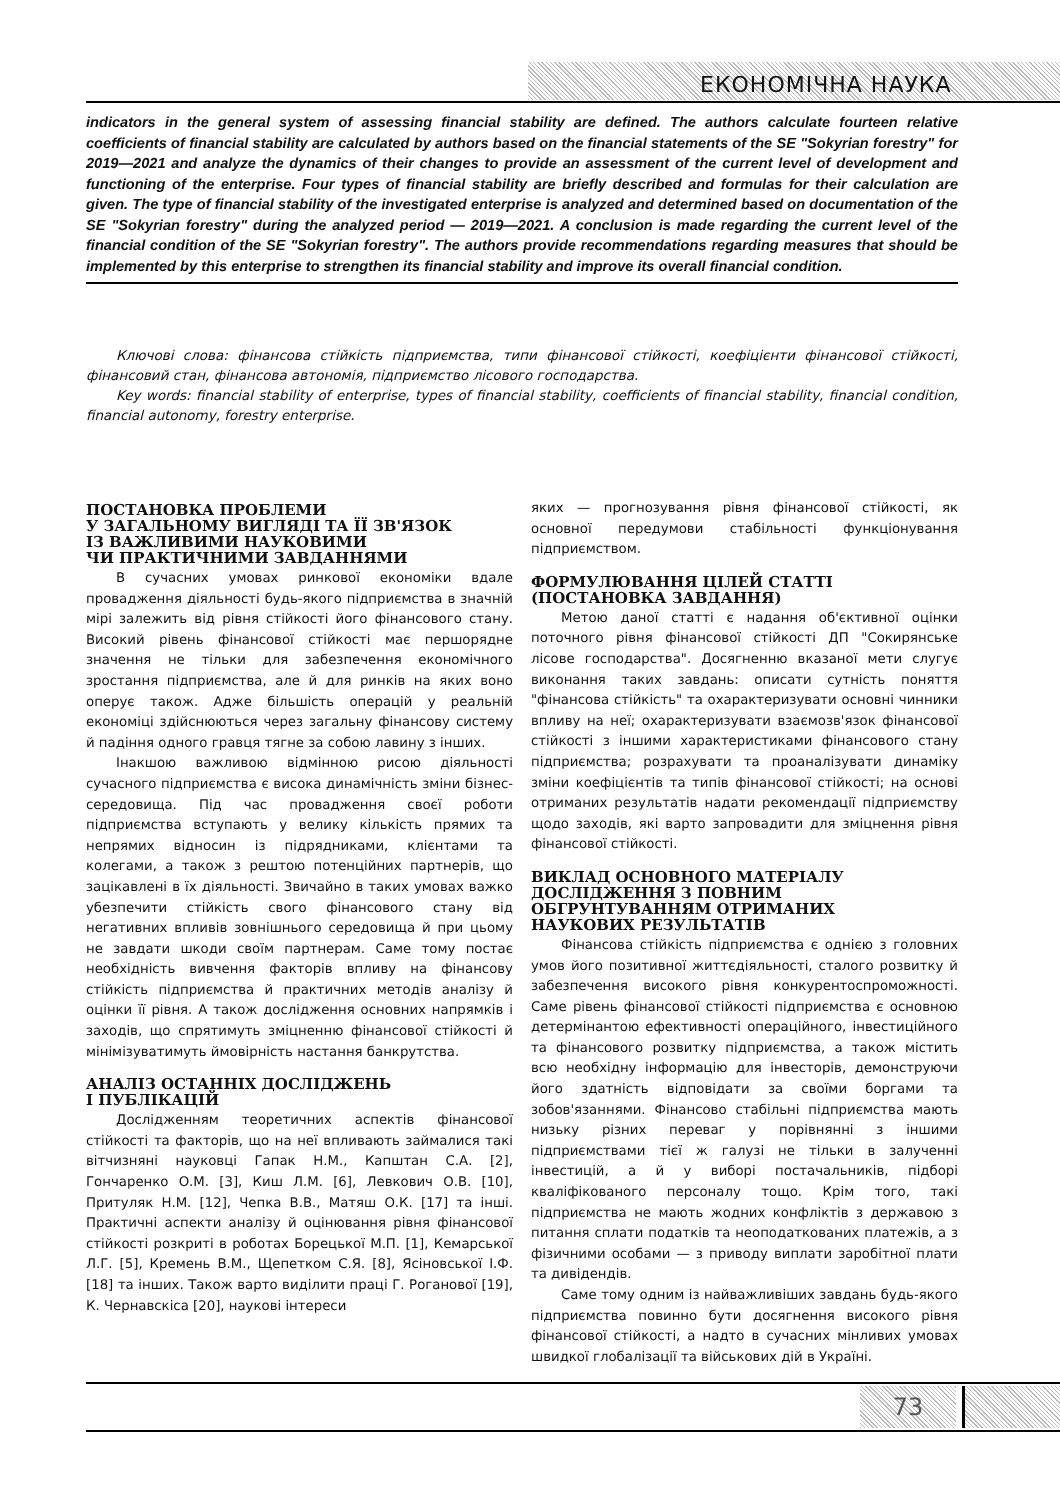ЕКОНОМІЧНА НАУКА
indicators in the general system of assessing financial stability are defined. The authors calculate fourteen relative coefficients of financial stability are calculated by authors based on the financial statements of the SE "Sokyrian forestry" for 2019—2021 and analyze the dynamics of their changes to provide an assessment of the current level of development and functioning of the enterprise. Four types of financial stability are briefly described and formulas for their calculation are given. The type of financial stability of the investigated enterprise is analyzed and determined based on documentation of the SE "Sokyrian forestry" during the analyzed period — 2019—2021. A conclusion is made regarding the current level of the financial condition of the SE "Sokyrian forestry". The authors provide recommendations regarding measures that should be implemented by this enterprise to strengthen its financial stability and improve its overall financial condition.
Ключові слова: фінансова стійкість підприємства, типи фінансової стійкості, коефіцієнти фінансової стійкості, фінансовий стан, фінансова автономія, підприємство лісового господарства.
Key words: financial stability of enterprise, types of financial stability, coefficients of financial stability, financial condition, financial autonomy, forestry enterprise.
ПОСТАНОВКА ПРОБЛЕМИ
У ЗАГАЛЬНОМУ ВИГЛЯДІ ТА ЇЇ ЗВ'ЯЗОК
ІЗ ВАЖЛИВИМИ НАУКОВИМИ
ЧИ ПРАКТИЧНИМИ ЗАВДАННЯМИ
В сучасних умовах ринкової економіки вдале провадження діяльності будь-якого підприємства в значній мірі залежить від рівня стійкості його фінансового стану. Високий рівень фінансової стійкості має першорядне значення не тільки для забезпечення економічного зростання підприємства, але й для ринків на яких воно оперує також. Адже більшість операцій у реальній економіці здійснюються через загальну фінансову систему й падіння одного гравця тягне за собою лавину з інших.
Інакшою важливою відмінною рисою діяльності сучасного підприємства є висока динамічність зміни бізнес-середовища. Під час провадження своєї роботи підприємства вступають у велику кількість прямих та непрямих відносин із підрядниками, клієнтами та колегами, а також з рештою потенційних партнерів, що зацікавлені в їх діяльності. Звичайно в таких умовах важко убезпечити стійкість свого фінансового стану від негативних впливів зовнішнього середовища й при цьому не завдати шкоди своїм партнерам. Саме тому постає необхідність вивчення факторів впливу на фінансову стійкість підприємства й практичних методів аналізу й оцінки її рівня. А також дослідження основних напрямків і заходів, що спрятимуть зміцненню фінансової стійкості й мінімізуватимуть ймовірність настання банкрутства.
АНАЛІЗ ОСТАННІХ ДОСЛІДЖЕНЬ
І ПУБЛІКАЦІЙ
Дослідженням теоретичних аспектів фінансової стійкості та факторів, що на неї впливають займалися такі вітчизняні науковці Гапак Н.М., Капштан С.А. [2], Гончаренко О.М. [3], Киш Л.М. [6], Левкович О.В. [10], Притуляк Н.М. [12], Чепка В.В., Матяш О.К. [17] та інші. Практичні аспекти аналізу й оцінювання рівня фінансової стійкості розкриті в роботах Борецької М.П. [1], Кемарської Л.Г. [5], Кремень В.М., Щепетком С.Я. [8], Ясіновської І.Ф. [18] та інших. Також варто виділити праці Г. Роганової [19], К. Чернавскіса [20], наукові інтереси
яких — прогнозування рівня фінансової стійкості, як основної передумови стабільності функціонування підприємством.
ФОРМУЛЮВАННЯ ЦІЛЕЙ СТАТТІ
(ПОСТАНОВКА ЗАВДАННЯ)
Метою даної статті є надання об'єктивної оцінки поточного рівня фінансової стійкості ДП "Сокирянське лісове господарства". Досягненню вказаної мети слугує виконання таких завдань: описати сутність поняття "фінансова стійкість" та охарактеризувати основні чинники впливу на неї; охарактеризувати взаємозв'язок фінансової стійкості з іншими характеристиками фінансового стану підприємства; розрахувати та проаналізувати динаміку зміни коефіцієнтів та типів фінансової стійкості; на основі отриманих результатів надати рекомендації підприємству щодо заходів, які варто запровадити для зміцнення рівня фінансової стійкості.
ВИКЛАД ОСНОВНОГО МАТЕРІАЛУ
ДОСЛІДЖЕННЯ З ПОВНИМ
ОБГРУНТУВАННЯМ ОТРИМАНИХ
НАУКОВИХ РЕЗУЛЬТАТІВ
Фінансова стійкість підприємства є однією з головних умов його позитивної життєдіяльності, сталого розвитку й забезпечення високого рівня конкурентоспроможності. Саме рівень фінансової стійкості підприємства є основною детермінантою ефективності операційного, інвестиційного та фінансового розвитку підприємства, а також містить всю необхідну інформацію для інвесторів, демонструючи його здатність відповідати за своїми боргами та зобов'язаннями. Фінансово стабільні підприємства мають низьку різних переваг у порівнянні з іншими підприємствами тієї ж галузі не тільки в залученні інвестицій, а й у виборі постачальників, підборі кваліфікованого персоналу тощо. Крім того, такі підприємства не мають жодних конфліктів з державою з питання сплати податків та неоподаткованих платежів, а з фізичними особами — з приводу виплати заробітної плати та дивідендів.
Саме тому одним із найважливіших завдань будь-якого підприємства повинно бути досягнення високого рівня фінансової стійкості, а надто в сучасних мінливих умовах швидкої глобалізації та військових дій в Україні.
73